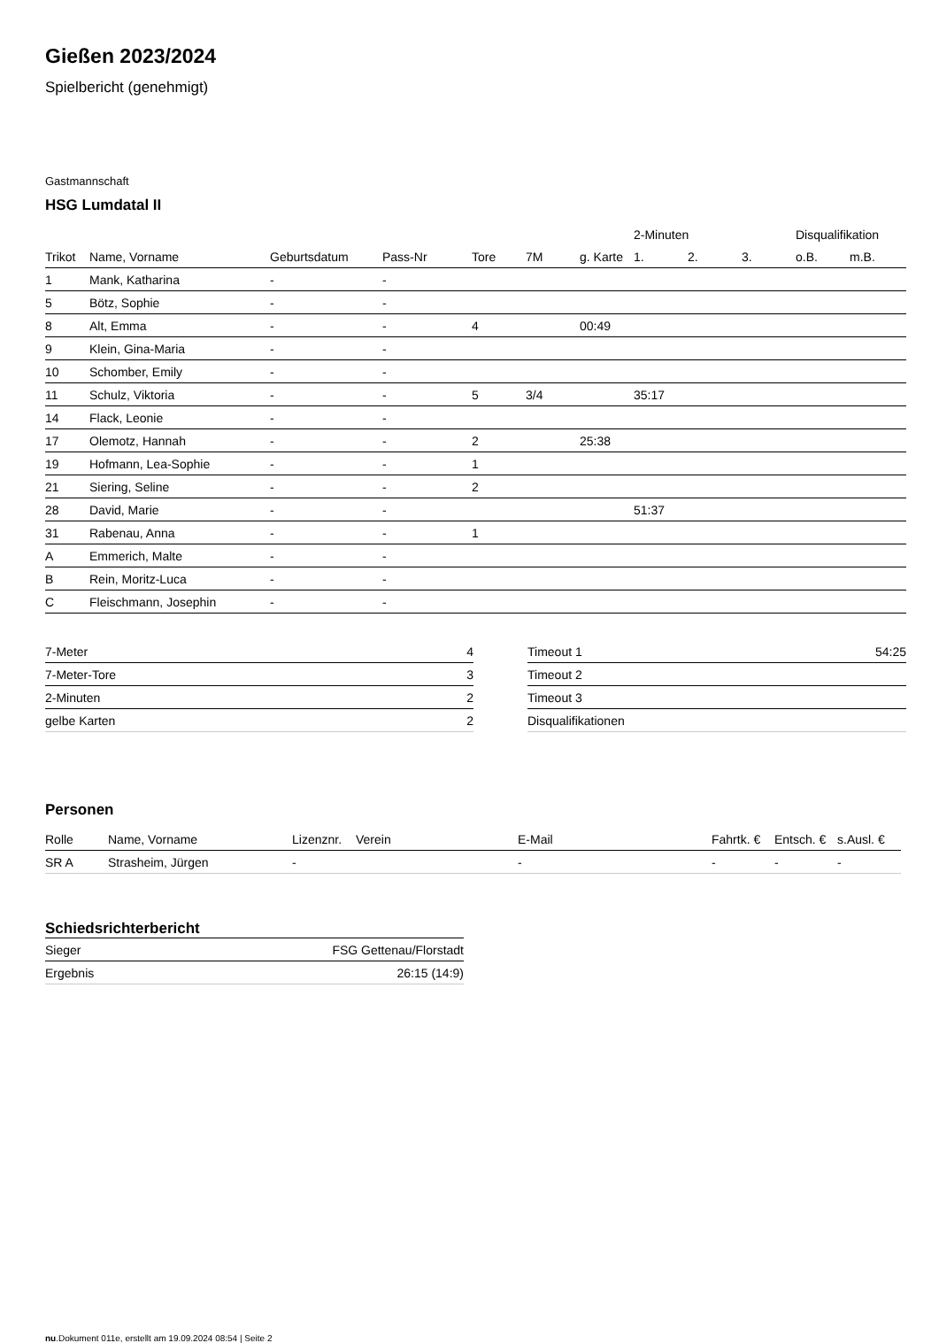Gießen 2023/2024
Spielbericht (genehmigt)
Gastmannschaft
HSG Lumdatal II
| | | | | | | | 2-Minuten | | | Disqualifikation | |
| --- | --- | --- | --- | --- | --- | --- | --- | --- | --- | --- | --- |
| Trikot | Name, Vorname | Geburtsdatum | Pass-Nr | Tore | 7M | g. Karte | 1. | 2. | 3. | o.B. | m.B. |
| 1 | Mank, Katharina | - | - | | | | | | | | |
| 5 | Bötz, Sophie | - | - | | | | | | | | |
| 8 | Alt, Emma | - | - | 4 | | 00:49 | | | | | |
| 9 | Klein, Gina-Maria | - | - | | | | | | | | |
| 10 | Schomber, Emily | - | - | | | | | | | | |
| 11 | Schulz, Viktoria | - | - | 5 | 3/4 | | 35:17 | | | | |
| 14 | Flack, Leonie | - | - | | | | | | | | |
| 17 | Olemotz, Hannah | - | - | 2 | | 25:38 | | | | | |
| 19 | Hofmann, Lea-Sophie | - | - | 1 | | | | | | | |
| 21 | Siering, Seline | - | - | 2 | | | | | | | |
| 28 | David, Marie | - | - | | | | 51:37 | | | | |
| 31 | Rabenau, Anna | - | - | 1 | | | | | | | |
| A | Emmerich, Malte | - | - | | | | | | | | |
| B | Rein, Moritz-Luca | - | - | | | | | | | | |
| C | Fleischmann, Josephin | - | - | | | | | | | | |
| 7-Meter | 4 |
| 7-Meter-Tore | 3 |
| 2-Minuten | 2 |
| gelbe Karten | 2 |
| Timeout 1 | 54:25 |
| Timeout 2 | |
| Timeout 3 | |
| Disqualifikationen | |
Personen
| Rolle | Name, Vorname | Lizenznr. | Verein | E-Mail | Fahrtk. € | Entsch. € | s.Ausl. € |
| --- | --- | --- | --- | --- | --- | --- | --- |
| SR A | Strasheim, Jürgen | - | | - | - | - | - |
Schiedsrichterbericht
| Sieger | FSG Gettenau/Florstadt |
| Ergebnis | 26:15 (14:9) |
nu.Dokument 011e, erstellt am 19.09.2024 08:54 | Seite 2